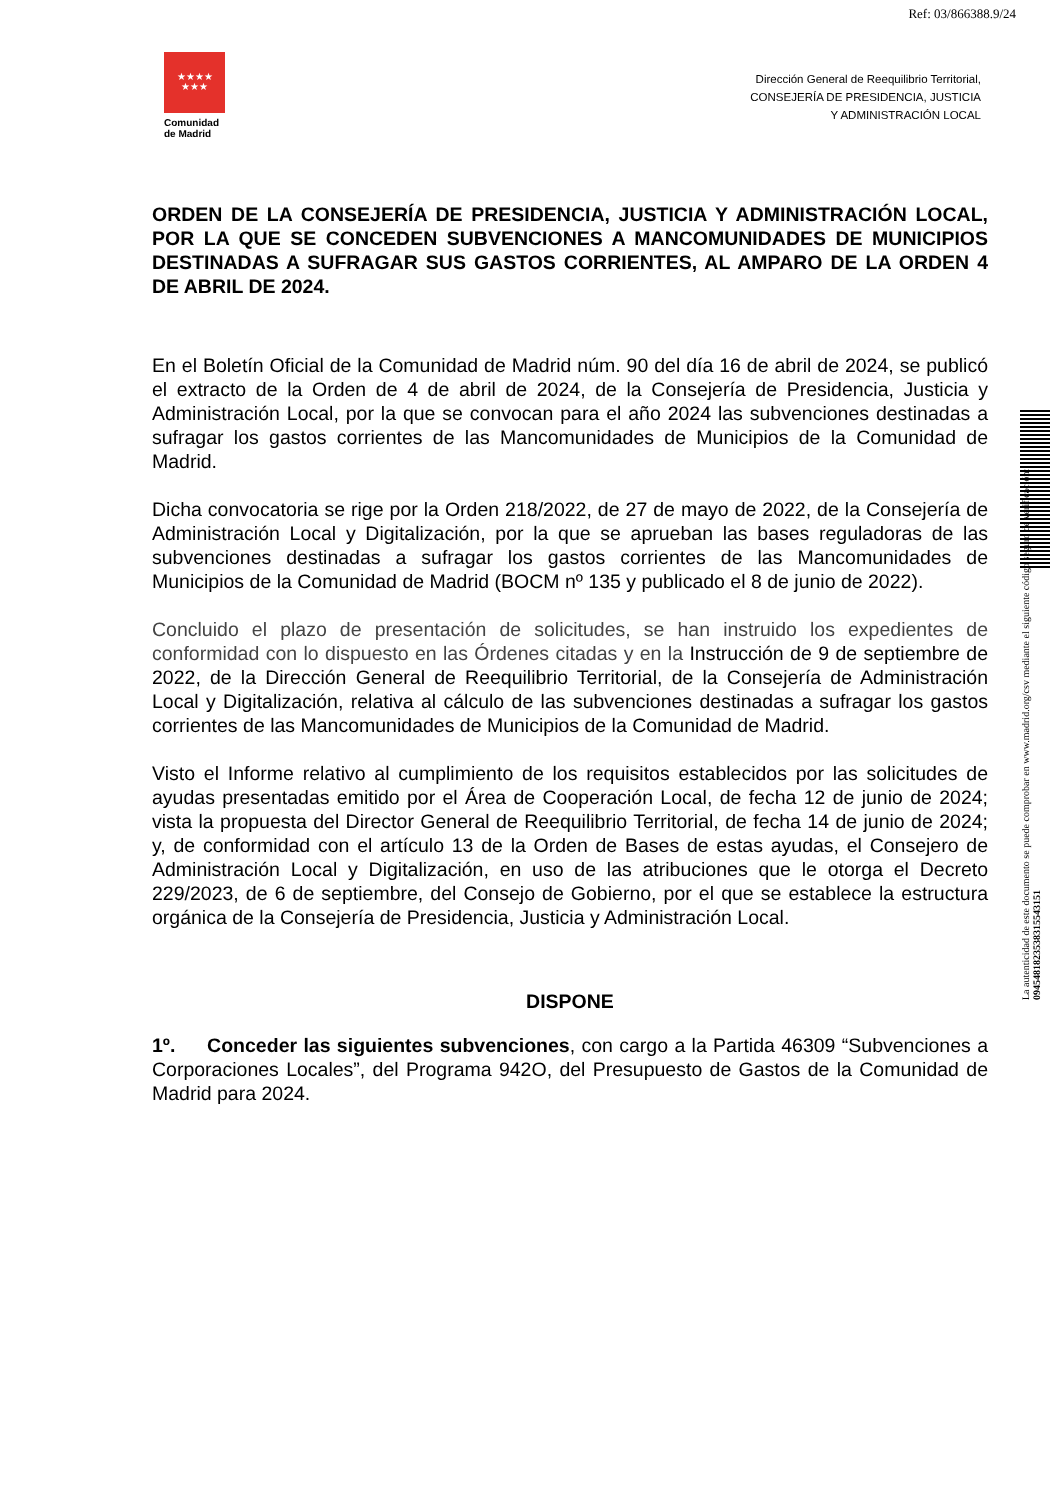Ref: 03/866388.9/24
★★★★
★★★
Comunidad
de Madrid
Dirección General de Reequilibrio Territorial,
CONSEJERÍA DE PRESIDENCIA, JUSTICIA
Y ADMINISTRACIÓN LOCAL
La autenticidad de este documento se puede comprobar en www.madrid.org/csv mediante el siguiente código seguro de verificación: 0945481823538315543151
ORDEN DE LA CONSEJERÍA DE PRESIDENCIA, JUSTICIA Y ADMINISTRACIÓN LOCAL, POR LA QUE SE CONCEDEN SUBVENCIONES A MANCOMUNIDADES DE MUNICIPIOS DESTINADAS A SUFRAGAR SUS GASTOS CORRIENTES, AL AMPARO DE LA ORDEN 4 DE ABRIL DE 2024.
En el Boletín Oficial de la Comunidad de Madrid núm. 90 del día 16 de abril de 2024, se publicó el extracto de la Orden de 4 de abril de 2024, de la Consejería de Presidencia, Justicia y Administración Local, por la que se convocan para el año 2024 las subvenciones destinadas a sufragar los gastos corrientes de las Mancomunidades de Municipios de la Comunidad de Madrid.
Dicha convocatoria se rige por la Orden 218/2022, de 27 de mayo de 2022, de la Consejería de Administración Local y Digitalización, por la que se aprueban las bases reguladoras de las subvenciones destinadas a sufragar los gastos corrientes de las Mancomunidades de Municipios de la Comunidad de Madrid (BOCM nº 135 y publicado el 8 de junio de 2022).
Concluido el plazo de presentación de solicitudes, se han instruido los expedientes de conformidad con lo dispuesto en las Órdenes citadas y en la Instrucción de 9 de septiembre de 2022, de la Dirección General de Reequilibrio Territorial, de la Consejería de Administración Local y Digitalización, relativa al cálculo de las subvenciones destinadas a sufragar los gastos corrientes de las Mancomunidades de Municipios de la Comunidad de Madrid.
Visto el Informe relativo al cumplimiento de los requisitos establecidos por las solicitudes de ayudas presentadas emitido por el Área de Cooperación Local, de fecha 12 de junio de 2024; vista la propuesta del Director General de Reequilibrio Territorial, de fecha 14 de junio de 2024; y, de conformidad con el artículo 13 de la Orden de Bases de estas ayudas, el Consejero de Administración Local y Digitalización, en uso de las atribuciones que le otorga el Decreto 229/2023, de 6 de septiembre, del Consejo de Gobierno, por el que se establece la estructura orgánica de la Consejería de Presidencia, Justicia y Administración Local.
DISPONE
1º. Conceder las siguientes subvenciones, con cargo a la Partida 46309 “Subvenciones a Corporaciones Locales”, del Programa 942O, del Presupuesto de Gastos de la Comunidad de Madrid para 2024.